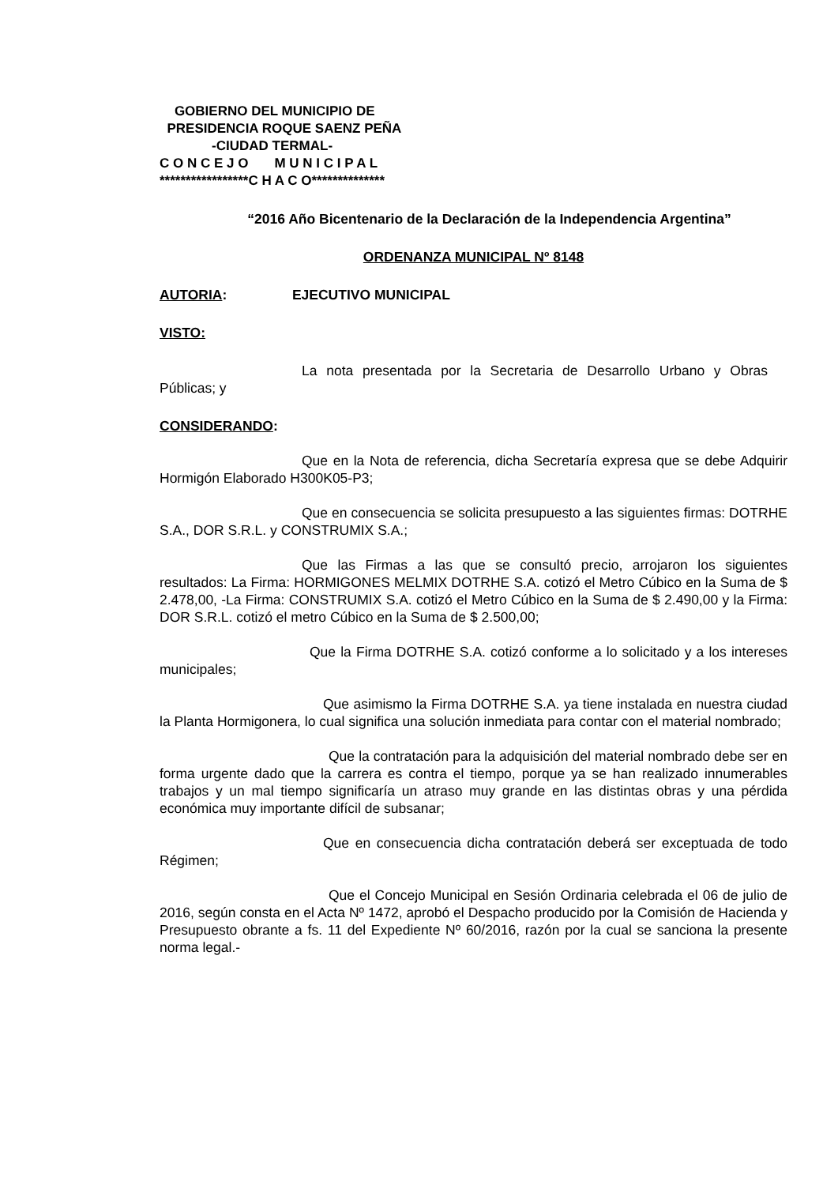GOBIERNO DEL MUNICIPIO DE
PRESIDENCIA ROQUE SAENZ PEÑA
-CIUDAD TERMAL-
C O N C E J O M U N I C I P A L
*****************C H A C O**************
“2016 Año Bicentenario de la Declaración de la Independencia Argentina”
ORDENANZA MUNICIPAL Nº 8148
AUTORIA: EJECUTIVO MUNICIPAL
VISTO:
La nota presentada por la Secretaria de Desarrollo Urbano y Obras Públicas; y
CONSIDERANDO:
Que en la Nota de referencia, dicha Secretaría expresa que se debe Adquirir Hormigón Elaborado H300K05-P3;
Que en consecuencia se solicita presupuesto a las siguientes firmas: DOTRHE S.A., DOR S.R.L. y CONSTRUMIX S.A.;
Que las Firmas a las que se consultó precio, arrojaron los siguientes resultados: La Firma: HORMIGONES MELMIX DOTRHE S.A. cotizó el Metro Cúbico en la Suma de $ 2.478,00, -La Firma: CONSTRUMIX S.A. cotizó el Metro Cúbico en la Suma de $ 2.490,00 y la Firma: DOR S.R.L. cotizó el metro Cúbico en la Suma de $ 2.500,00;
Que la Firma DOTRHE S.A. cotizó conforme a lo solicitado y a los intereses municipales;
Que asimismo la Firma DOTRHE S.A. ya tiene instalada en nuestra ciudad la Planta Hormigonera, lo cual significa una solución inmediata para contar con el material nombrado;
Que la contratación para la adquisición del material nombrado debe ser en forma urgente dado que la carrera es contra el tiempo, porque ya se han realizado innumerables trabajos y un mal tiempo significaría un atraso muy grande en las distintas obras y una pérdida económica muy importante difícil de subsanar;
Que en consecuencia dicha contratación deberá ser exceptuada de todo Régimen;
Que el Concejo Municipal en Sesión Ordinaria celebrada el 06 de julio de 2016, según consta en el Acta Nº 1472, aprobó el Despacho producido por la Comisión de Hacienda y Presupuesto obrante a fs. 11 del Expediente Nº 60/2016, razón por la cual se sanciona la presente norma legal.-